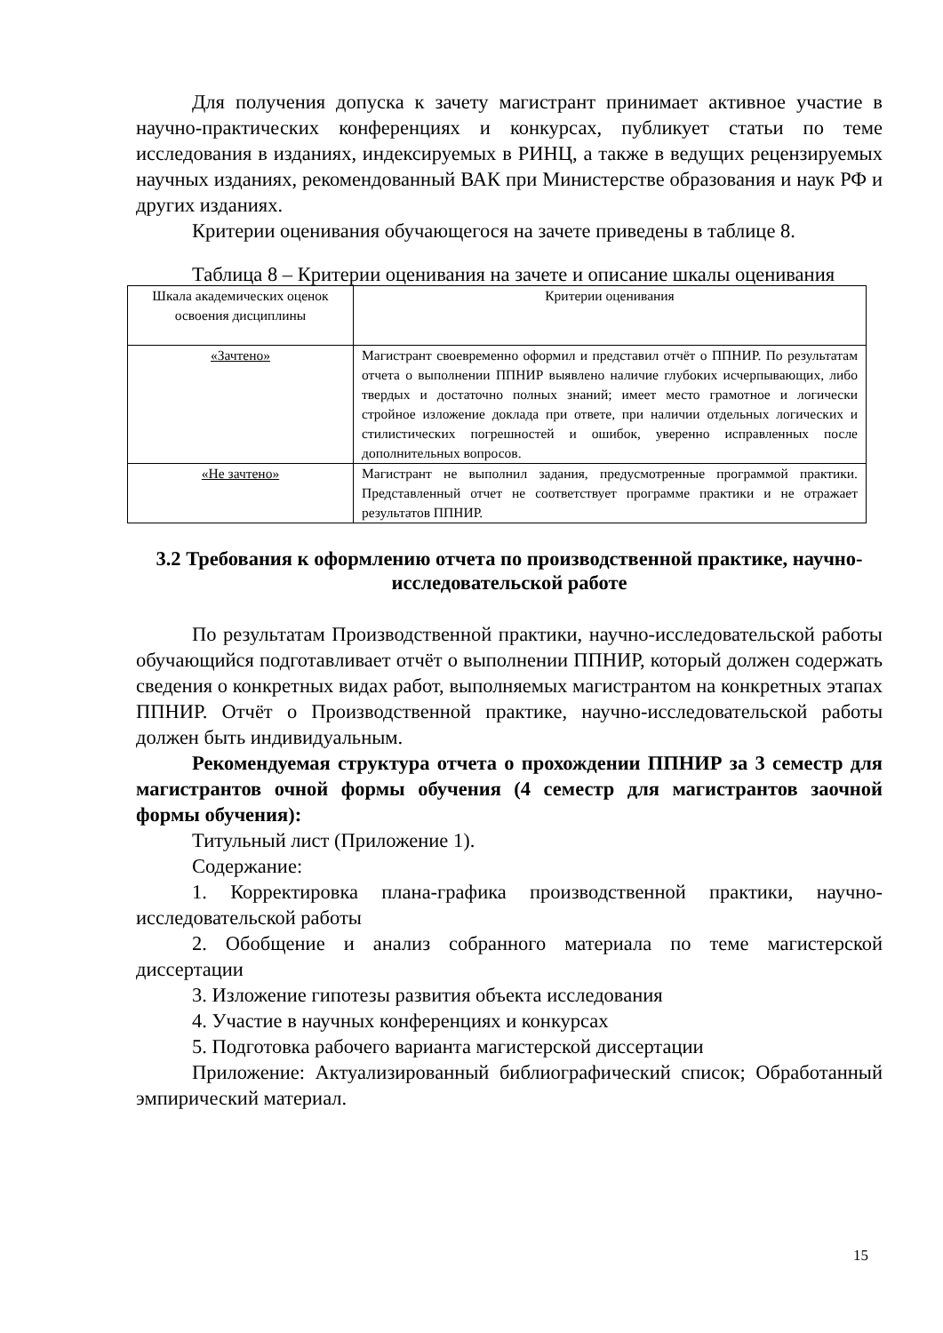Для получения допуска к зачету магистрант принимает активное участие в научно-практических конференциях и конкурсах, публикует статьи по теме исследования в изданиях, индексируемых в РИНЦ, а также в ведущих рецензируемых научных изданиях, рекомендованный ВАК при Министерстве образования и наук РФ и других изданиях.
Критерии оценивания обучающегося на зачете приведены в таблице 8.
Таблица 8 – Критерии оценивания на зачете и описание шкалы оценивания
| Шкала академических оценок освоения дисциплины | Критерии оценивания |
| «Зачтено» | Магистрант своевременно оформил и представил отчёт о ППНИР. По результатам отчета о выполнении ППНИР выявлено наличие глубоких исчерпывающих, либо твердых и достаточно полных знаний; имеет место грамотное и логически стройное изложение доклада при ответе, при наличии отдельных логических и стилистических погрешностей и ошибок, уверенно исправленных после дополнительных вопросов. |
| «Не зачтено» | Магистрант не выполнил задания, предусмотренные программой практики. Представленный отчет не соответствует программе практики и не отражает результатов ППНИР. |
3.2 Требования к оформлению отчета по производственной практике, научно-исследовательской работе
По результатам Производственной практики, научно-исследовательской работы обучающийся подготавливает отчёт о выполнении ППНИР, который должен содержать сведения о конкретных видах работ, выполняемых магистрантом на конкретных этапах ППНИР. Отчёт о Производственной практике, научно-исследовательской работы должен быть индивидуальным.
Рекомендуемая структура отчета о прохождении ППНИР за 3 семестр для магистрантов очной формы обучения (4 семестр для магистрантов заочной формы обучения):
Титульный лист (Приложение 1).
Содержание:
1. Корректировка плана-графика производственной практики, научно-исследовательской работы
2. Обобщение и анализ собранного материала по теме магистерской диссертации
3. Изложение гипотезы развития объекта исследования
4. Участие в научных конференциях и конкурсах
5. Подготовка рабочего варианта магистерской диссертации
Приложение: Актуализированный библиографический список; Обработанный эмпирический материал.
15